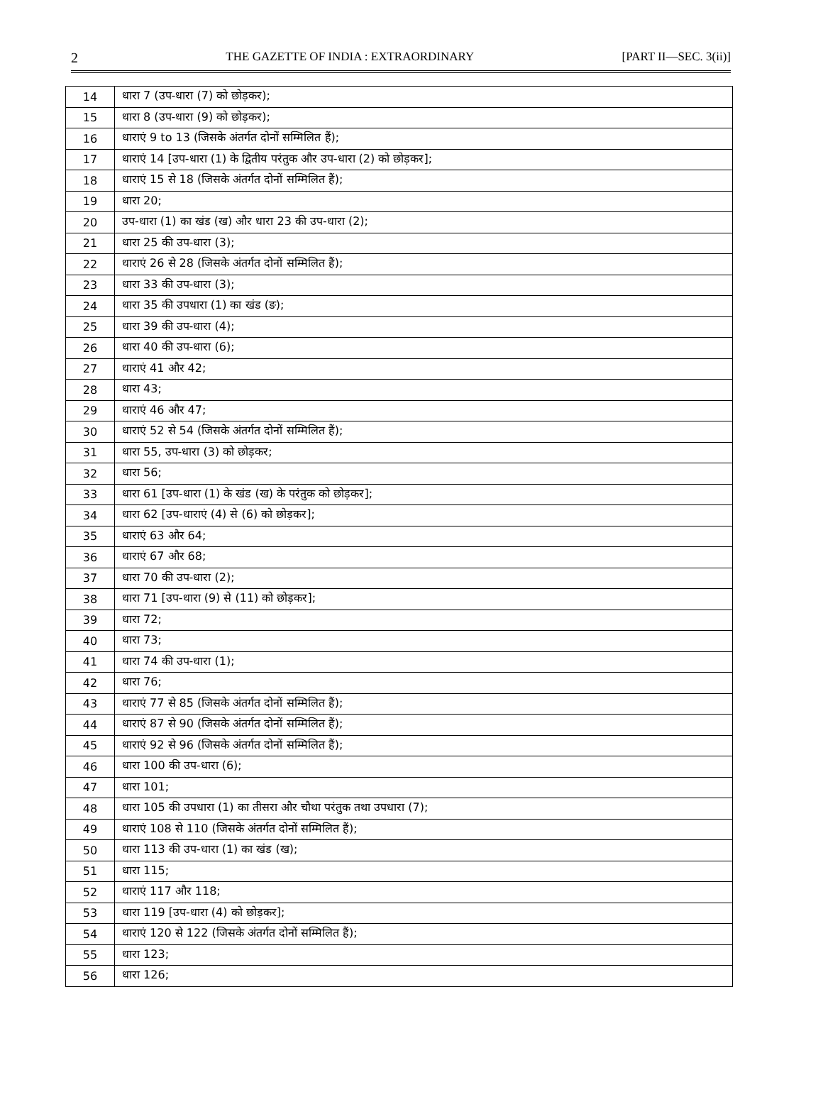2 THE GAZETTE OF INDIA : EXTRAORDINARY [PART II—SEC. 3(ii)]
| 14 | धारा 7 (उप-धारा (7) को छोड़कर); |
| 15 | धारा 8 (उप-धारा (9) को छोड़कर); |
| 16 | धाराएं 9 to 13 (जिसके अंतर्गत दोनों सम्मिलित हैं); |
| 17 | धाराएं 14 [उप-धारा (1) के द्वितीय परंतुक और उप-धारा (2) को छोड़कर]; |
| 18 | धाराएं 15 से 18 (जिसके अंतर्गत दोनों सम्मिलित हैं); |
| 19 | धारा 20; |
| 20 | उप-धारा (1) का खंड (ख) और धारा 23 की उप-धारा (2); |
| 21 | धारा 25 की उप-धारा (3); |
| 22 | धाराएं 26 से 28 (जिसके अंतर्गत दोनों सम्मिलित हैं); |
| 23 | धारा 33 की उप-धारा (3); |
| 24 | धारा 35 की उपधारा (1) का खंड (ङ); |
| 25 | धारा 39 की उप-धारा (4); |
| 26 | धारा 40 की उप-धारा (6); |
| 27 | धाराएं 41 और 42; |
| 28 | धारा 43; |
| 29 | धाराएं 46 और 47; |
| 30 | धाराएं 52 से 54 (जिसके अंतर्गत दोनों सम्मिलित हैं); |
| 31 | धारा 55, उप-धारा (3) को छोड़कर; |
| 32 | धारा 56; |
| 33 | धारा 61 [उप-धारा (1) के खंड (ख) के परंतुक को छोड़कर]; |
| 34 | धारा 62 [उप-धाराएं (4) से (6) को छोड़कर]; |
| 35 | धाराएं 63 और 64; |
| 36 | धाराएं 67 और 68; |
| 37 | धारा 70 की उप-धारा (2); |
| 38 | धारा 71 [उप-धारा (9) से (11) को छोड़कर]; |
| 39 | धारा 72; |
| 40 | धारा 73; |
| 41 | धारा 74 की उप-धारा (1); |
| 42 | धारा 76; |
| 43 | धाराएं 77 से 85 (जिसके अंतर्गत दोनों सम्मिलित हैं); |
| 44 | धाराएं 87 से 90 (जिसके अंतर्गत दोनों सम्मिलित हैं); |
| 45 | धाराएं 92 से 96 (जिसके अंतर्गत दोनों सम्मिलित हैं); |
| 46 | धारा 100 की उप-धारा (6); |
| 47 | धारा 101; |
| 48 | धारा 105 की उपधारा (1) का तीसरा और चौथा परंतुक तथा उपधारा (7); |
| 49 | धाराएं 108 से 110 (जिसके अंतर्गत दोनों सम्मिलित हैं); |
| 50 | धारा 113 की उप-धारा (1) का खंड (ख); |
| 51 | धारा 115; |
| 52 | धाराएं 117 और 118; |
| 53 | धारा 119 [उप-धारा (4) को छोड़कर]; |
| 54 | धाराएं 120 से 122 (जिसके अंतर्गत दोनों सम्मिलित हैं); |
| 55 | धारा 123; |
| 56 | धारा 126; |